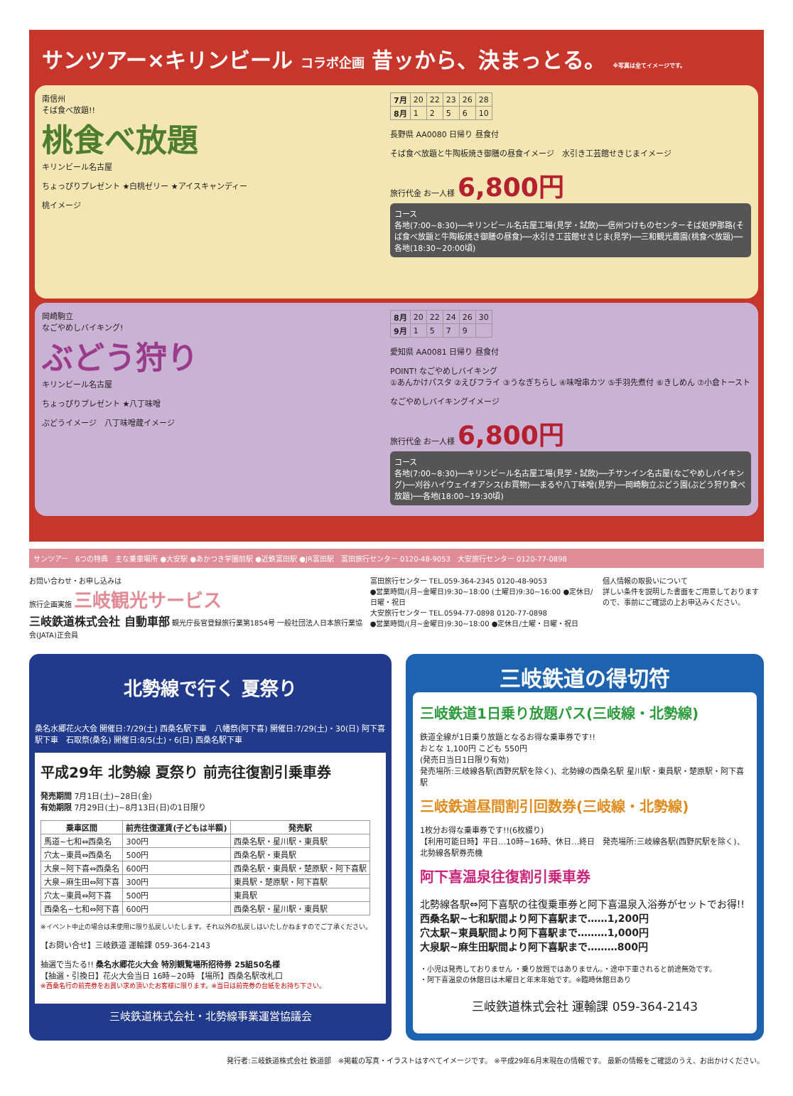サンツアー×キリンビール コラボ企画 昔ッから、決まっとる。 ※写真は全てイメージです。
南信州
そば食べ放題!!
桃食べ放題
キリンビール名古屋
ちょっぴりプレゼント ★白桃ゼリー ★アイスキャンディー
桃イメージ
| 7月 | 20 | 22 | 23 | 26 | 28 |
| 8月 | 1 | 2 | 5 | 6 | 10 |
長野県 AA0080 日帰り 昼食付
そば食べ放題と牛陶板焼き御膳の昼食イメージ　水引き工芸館せきじまイメージ
旅行代金 お一人様 6,800円
コース
各地(7:00~8:30)──キリンビール名古屋工場(見学・試飲)──信州つけものセンターそば処伊那路(そば食べ放題と牛陶板焼き御膳の昼食)──水引き工芸館せきじま(見学)──三和観光農園(桃食べ放題)──各地(18:30~20:00頃)
岡崎駒立
なごやめしバイキング!
ぶどう狩り
キリンビール名古屋
ちょっぴりプレゼント ★八丁味噌
ぶどうイメージ　八丁味噌蔵イメージ
| 8月 | 20 | 22 | 24 | 26 | 30 |
| 9月 | 1 | 5 | 7 | 9 | |
愛知県 AA0081 日帰り 昼食付
POINT! なごやめしバイキング
①あんかけパスタ ②えびフライ ③うなぎちらし ④味噌串カツ ⑤手羽先煮付 ⑥きしめん ⑦小倉トースト
なごやめしバイキングイメージ
旅行代金 お一人様 6,800円
コース
各地(7:00~8:30)──キリンビール名古屋工場(見学・試飲)──チサンイン名古屋(なごやめしバイキング)──刈谷ハイウェイオアシス(お買物)──まるや八丁味噌(見学)──岡崎駒立ぶどう園(ぶどう狩り食べ放題)──各地(18:00~19:30頃)
サンツアー　6つの特典　主な乗車場所 ●大安駅 ●あかつき学園前駅 ●近鉄富田駅 ●JR富田駅　富田旅行センター 0120-48-9053　大安旅行センター 0120-77-0898
お問い合わせ・お申し込みは
旅行企画実施 三岐観光サービス
三岐鉄道株式会社 自動車部 観光庁長官登録旅行業第1854号 一般社団法人日本旅行業協会(JATA)正会員
富田旅行センター TEL.059-364-2345 0120-48-9053
●営業時間/(月~金曜日)9:30~18:00 (土曜日)9:30~16:00 ●定休日/日曜・祝日
大安旅行センター TEL.0594-77-0898 0120-77-0898
●営業時間/(月~金曜日)9:30~18:00 ●定休日/土曜・日曜・祝日
個人情報の取扱いについて
詳しい条件を説明した書面をご用意しておりますので、事前にご確認の上お申込みください。
北勢線で行く 夏祭り
桑名水郷花火大会 開催日:7/29(土) 西桑名駅下車　八幡祭(阿下喜) 開催日:7/29(土)・30(日) 阿下喜駅下車　石取祭(桑名) 開催日:8/5(土)・6(日) 西桑名駅下車
平成29年 北勢線 夏祭り 前売往復割引乗車券
発売期間 7月1日(土)~28日(金)
有効期限 7月29日(土)~8月13日(日)の1日限り
| 乗車区間 | 前売往復運賃(子どもは半額) | 発売駅 |
| --- | --- | --- |
| 馬道~七和⇔西桑名 | 300円 | 西桑名駅・星川駅・東員駅 |
| 穴太~東員⇔西桑名 | 500円 | 西桑名駅・東員駅 |
| 大泉~阿下喜⇔西桑名 | 600円 | 西桑名駅・東員駅・楚原駅・阿下喜駅 |
| 大泉~麻生田⇔阿下喜 | 300円 | 東員駅・楚原駅・阿下喜駅 |
| 穴太~東員⇔阿下喜 | 500円 | 東員駅 |
| 西桑名~七和⇔阿下喜 | 600円 | 西桑名駅・星川駅・東員駅 |
※イベント中止の場合は未使用に限り払戻しいたします。それ以外の払戻しはいたしかねますのでご了承ください。
【お問い合せ】三岐鉄道 運輸課 059-364-2143
抽選で当たる!! 桑名水郷花火大会 特別観覧場所招待券 25組50名様
【抽選・引換日】花火大会当日 16時~20時 【場所】西桑名駅改札口
※西桑名行の前売券をお買い求め頂いたお客様に限ります。※当日は前売券の台紙をお持ち下さい。
三岐鉄道株式会社・北勢線事業運営協議会
三岐鉄道の得切符
三岐鉄道1日乗り放題パス(三岐線・北勢線)
鉄道全線が1日乗り放題となるお得な乗車券です!!
おとな 1,100円 こども 550円
(発売日当日1日限り有効)
発売場所:三岐線各駅(西野尻駅を除く)、北勢線の西桑名駅 星川駅・東員駅・楚原駅・阿下喜駅
三岐鉄道昼間割引回数券(三岐線・北勢線)
1枚分お得な乗車券です!!(6枚綴り)
【利用可能日時】平日…10時~16時、休日…終日　発売場所:三岐線各駅(西野尻駅を除く)、北勢線各駅券売機
阿下喜温泉往復割引乗車券
北勢線各駅⇔阿下喜駅の往復乗車券と阿下喜温泉入浴券がセットでお得!!
西桑名駅~七和駅間より阿下喜駅まで……1,200円
穴太駅~東員駅間より阿下喜駅まで………1,000円
大泉駅~麻生田駅間より阿下喜駅まで………800円
・小児は発売しておりません ・乗り放題ではありません。・途中下車されると前途無効です。
・阿下喜温泉の休館日は木曜日と年末年始です。※臨時休館日あり
三岐鉄道株式会社 運輸課 059-364-2143
発行者:三岐鉄道株式会社 鉄道部　※掲載の写真・イラストはすべてイメージです。 ※平成29年6月末現在の情報です。 最新の情報をご確認のうえ、お出かけください。